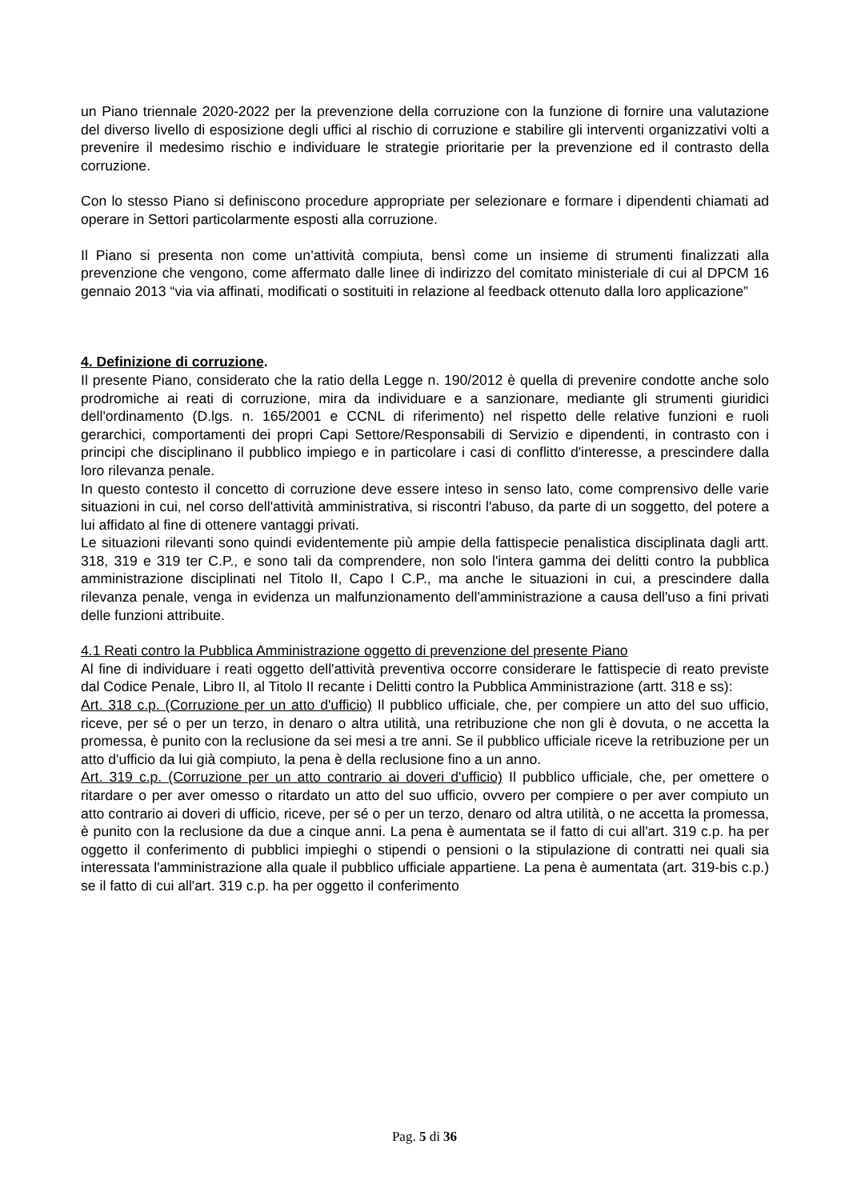un Piano triennale 2020-2022 per la prevenzione della corruzione con la funzione di fornire una valutazione del diverso livello di esposizione degli uffici al rischio di corruzione e stabilire gli interventi organizzativi volti a prevenire il medesimo rischio e individuare le strategie prioritarie per la prevenzione ed il contrasto della corruzione.
Con lo stesso Piano si definiscono procedure appropriate per selezionare e formare i dipendenti chiamati ad operare in Settori particolarmente esposti alla corruzione.
Il Piano si presenta non come un’attività compiuta, bensì come un insieme di strumenti finalizzati alla prevenzione che vengono, come affermato dalle linee di indirizzo del comitato ministeriale di cui al DPCM 16 gennaio 2013 “via via affinati, modificati o sostituiti in relazione al feedback ottenuto dalla loro applicazione”
4. Definizione di corruzione.
Il presente Piano, considerato che la ratio della Legge n. 190/2012 è quella di prevenire condotte anche solo prodromiche ai reati di corruzione, mira da individuare e a sanzionare, mediante gli strumenti giuridici dell'ordinamento (D.lgs. n. 165/2001 e CCNL di riferimento) nel rispetto delle relative funzioni e ruoli gerarchici, comportamenti dei propri Capi Settore/Responsabili di Servizio e dipendenti, in contrasto con i principi che disciplinano il pubblico impiego e in particolare i casi di conflitto d'interesse, a prescindere dalla loro rilevanza penale.
In questo contesto il concetto di corruzione deve essere inteso in senso lato, come comprensivo delle varie situazioni in cui, nel corso dell'attività amministrativa, si riscontri l'abuso, da parte di un soggetto, del potere a lui affidato al fine di ottenere vantaggi privati.
Le situazioni rilevanti sono quindi evidentemente più ampie della fattispecie penalistica disciplinata dagli artt. 318, 319 e 319 ter C.P., e sono tali da comprendere, non solo l'intera gamma dei delitti contro la pubblica amministrazione disciplinati nel Titolo II, Capo I C.P., ma anche le situazioni in cui, a prescindere dalla rilevanza penale, venga in evidenza un malfunzionamento dell'amministrazione a causa dell'uso a fini privati delle funzioni attribuite.
4.1 Reati contro la Pubblica Amministrazione oggetto di prevenzione del presente Piano
Al fine di individuare i reati oggetto dell'attività preventiva occorre considerare le fattispecie di reato previste dal Codice Penale, Libro II, al Titolo II recante i Delitti contro la Pubblica Amministrazione (artt. 318 e ss):
Art. 318 c.p. (Corruzione per un atto d'ufficio) Il pubblico ufficiale, che, per compiere un atto del suo ufficio, riceve, per sé o per un terzo, in denaro o altra utilità, una retribuzione che non gli è dovuta, o ne accetta la promessa, è punito con la reclusione da sei mesi a tre anni. Se il pubblico ufficiale riceve la retribuzione per un atto d'ufficio da lui già compiuto, la pena è della reclusione fino a un anno.
Art. 319 c.p. (Corruzione per un atto contrario ai doveri d'ufficio) Il pubblico ufficiale, che, per omettere o ritardare o per aver omesso o ritardato un atto del suo ufficio, ovvero per compiere o per aver compiuto un atto contrario ai doveri di ufficio, riceve, per sé o per un terzo, denaro od altra utilità, o ne accetta la promessa, è punito con la reclusione da due a cinque anni. La pena è aumentata se il fatto di cui all'art. 319 c.p. ha per oggetto il conferimento di pubblici impieghi o stipendi o pensioni o la stipulazione di contratti nei quali sia interessata l'amministrazione alla quale il pubblico ufficiale appartiene. La pena è aumentata (art. 319-bis c.p.) se il fatto di cui all'art. 319 c.p. ha per oggetto il conferimento
Pag. 5 di 36